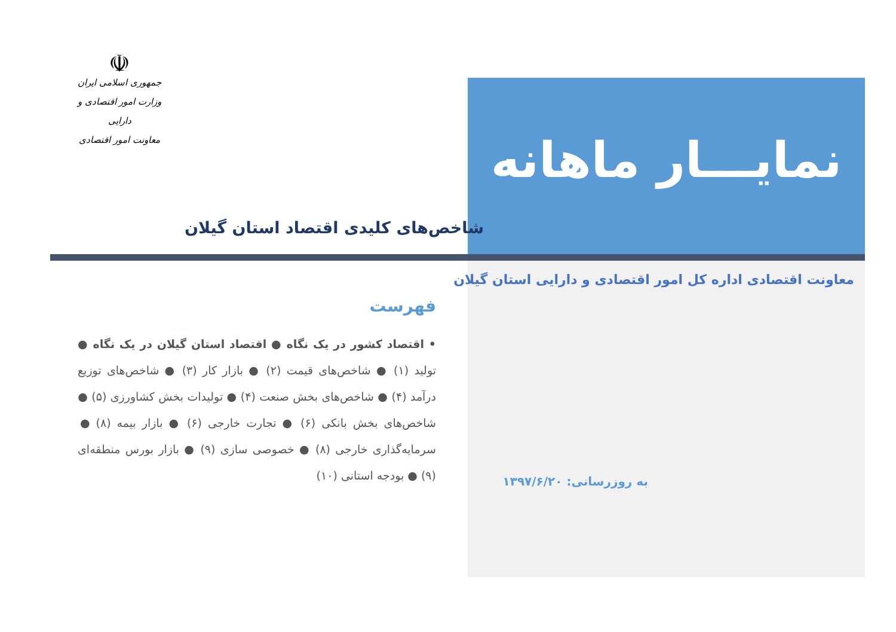☫
جمهوری اسلامی ایران
وزارت امور اقتصادی و دارایی
معاونت امور اقتصادی
نمایـــار ماهانه
شاخص‌های کلیدی اقتصاد استان گیلان
معاونت اقتصادی اداره کل امور اقتصادی و دارایی استان گیلان
به روزرسانی: ۱۳۹۷/۶/۲۰
فهرست
• اقتصاد کشور در یک نگاه ● اقتصاد استان گیلان در یک نگاه ● تولید (۱) ● شاخص‌های قیمت (۲) ● بازار کار (۳) ● شاخص‌های توزیع درآمد (۴) ● شاخص‌های بخش صنعت (۴) ● تولیدات بخش کشاورزی (۵) ● شاخص‌های بخش بانکی (۶) ● تجارت خارجی (۶) ● بازار بیمه (۸) ● سرمایه‌گذاری خارجی (۸) ● خصوصی سازی (۹) ● بازار بورس منطقه‌ای (۹) ● بودجه استانی (۱۰)